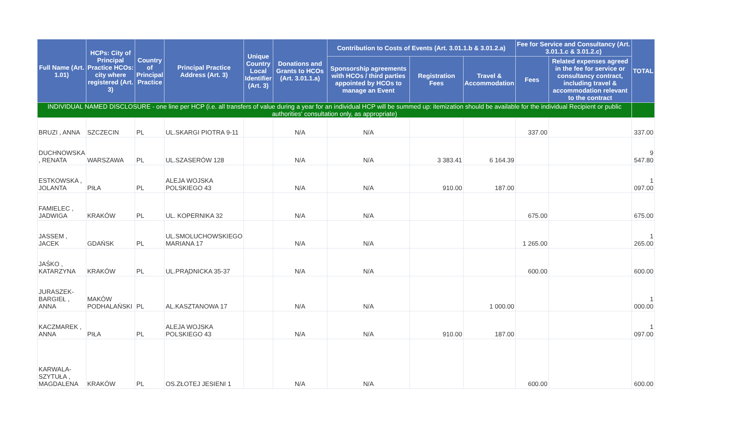| Full Name (Art. 1.01) | HCPs: City of Principal Practice HCOs: city where registered (Art. 3) | Country of Principal Practice | Principal Practice Address (Art. 3) | Unique Country Local Identifier (Art. 3) | Donations and Grants to HCOs (Art. 3.01.1.a) | Contribution to Costs of Events (Art. 3.01.1.b & 3.01.2.a) | | | Fee for Service and Consultancy (Art. 3.01.1.c & 3.01.2.c) | | TOTAL |
| --- | --- | --- | --- | --- | --- | --- | --- | --- | --- | --- | --- |
| | | | | | | Sponsorship agreements with HCOs / third parties appointed by HCOs to manage an Event | Registration Fees | Travel & Accommodation | Fees | Related expenses agreed in the fee for service or consultancy contract, including travel & accommodation relevant to the contract | |
| INDIVIDUAL NAMED DISCLOSURE - one line per HCP (i.e. all transfers of value during a year for an individual HCP will be summed up: itemization should be available for the individual Recipient or public authorities' consultation only, as appropriate) | | | | | | | | | | | |
| BRUZI , ANNA | SZCZECIN | PL | UL.SKARGI PIOTRA 9-11 | | N/A | N/A | | | 337.00 | | 337.00 |
| DUCHNOWSKA , RENATA | WARSZAWA | PL | UL.SZASERÓW 128 | | N/A | N/A | 3 383.41 | 6 164.39 | | | 9 547.80 |
| ESTKOWSKA , JOLANTA | PIŁA | PL | ALEJA WOJSKA POLSKIEGO 43 | | N/A | N/A | 910.00 | 187.00 | | | 1 097.00 |
| FAMIELEC , JADWIGA | KRAKÓW | PL | UL. KOPERNIKA 32 | | N/A | N/A | | | 675.00 | | 675.00 |
| JASSEM , JACEK | GDAŃSK | PL | UL.SMOLUCHOWSKIEGO MARIANA 17 | | N/A | N/A | | | 1 265.00 | | 1 265.00 |
| JAŚKO , KATARZYNA | KRAKÓW | PL | UL.PRĄDNICKA 35-37 | | N/A | N/A | | | 600.00 | | 600.00 |
| JURASZEK-BARGIEŁ , ANNA | MAKÓW PODHALAŃSKI | PL | AL.KASZTANOWA 17 | | N/A | N/A | | 1 000.00 | | | 1 000.00 |
| KACZMAREK , ANNA | PIŁA | PL | ALEJA WOJSKA POLSKIEGO 43 | | N/A | N/A | 910.00 | 187.00 | | | 1 097.00 |
| KARWALA-SZYTUŁA , MAGDALENA | KRAKÓW | PL | OS.ZŁOTEJ JESIENI 1 | | N/A | N/A | | | 600.00 | | 600.00 |